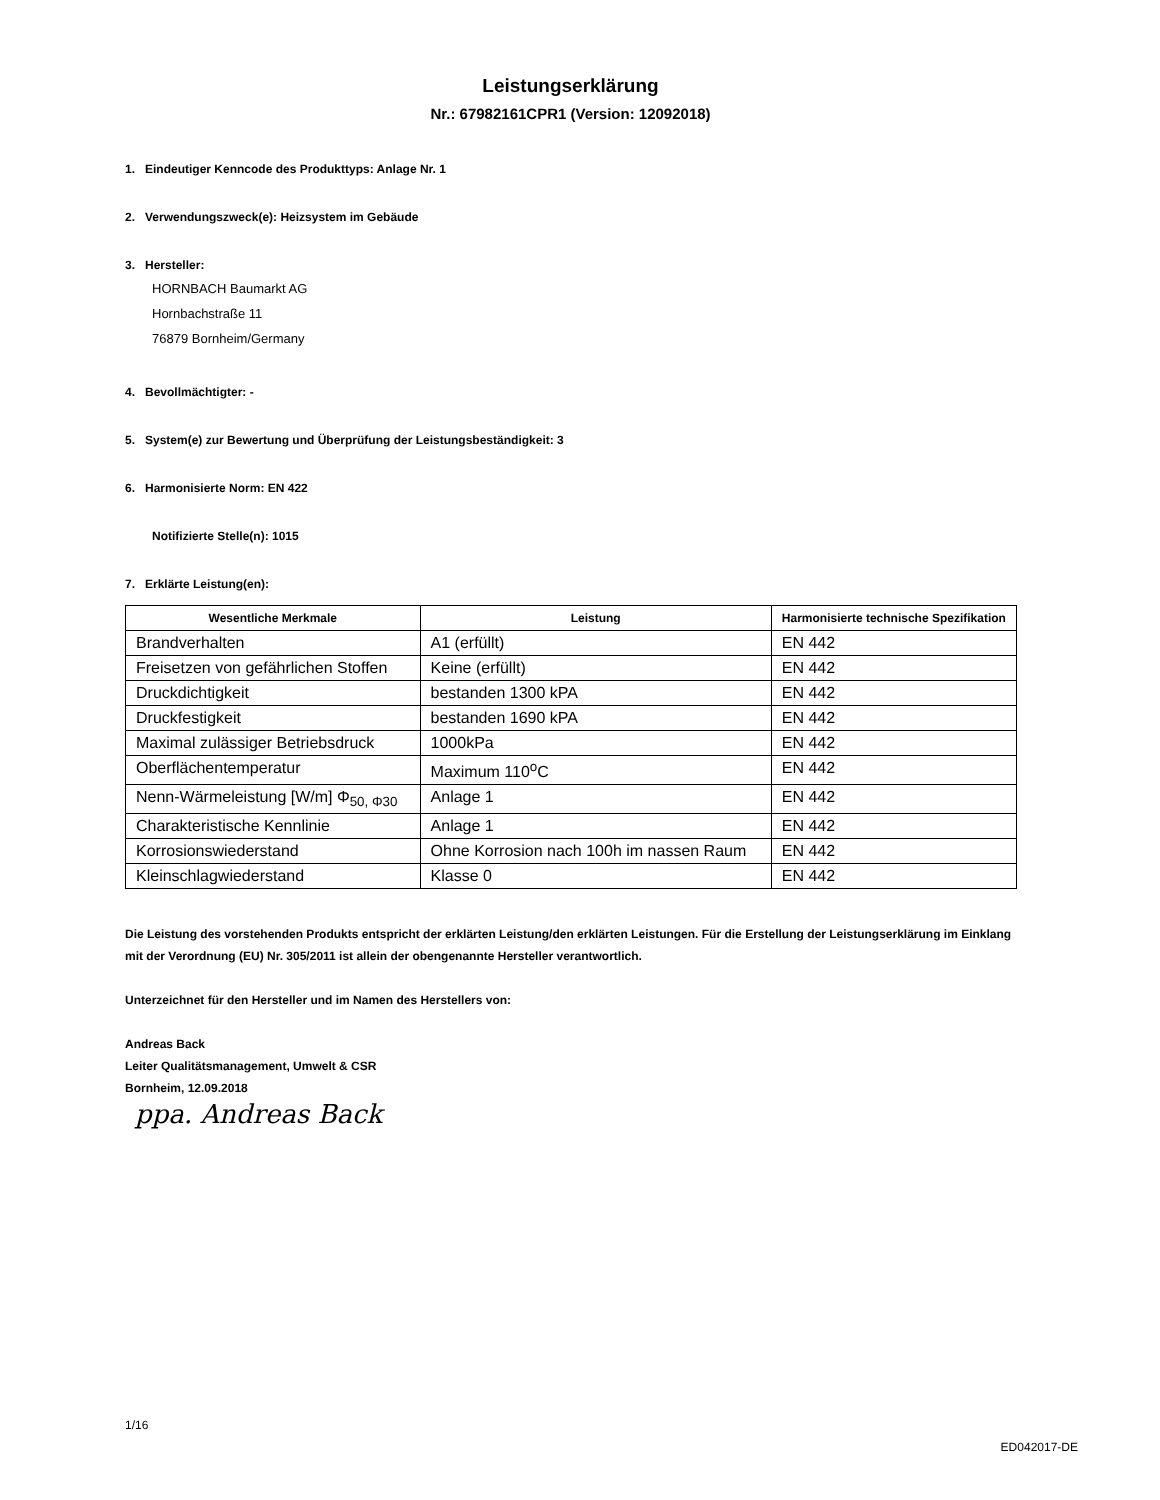Leistungserklärung
Nr.: 67982161CPR1 (Version: 12092018)
1. Eindeutiger Kenncode des Produkttyps: Anlage Nr. 1
2. Verwendungszweck(e): Heizsystem im Gebäude
3. Hersteller:
HORNBACH Baumarkt AG
Hornbachstraße 11
76879 Bornheim/Germany
4. Bevollmächtigter: -
5. System(e) zur Bewertung und Überprüfung der Leistungsbeständigkeit: 3
6. Harmonisierte Norm: EN 422
Notifizierte Stelle(n): 1015
7. Erklärte Leistung(en):
| Wesentliche Merkmale | Leistung | Harmonisierte technische Spezifikation |
| --- | --- | --- |
| Brandverhalten | A1 (erfüllt) | EN 442 |
| Freisetzen von gefährlichen Stoffen | Keine (erfüllt) | EN 442 |
| Druckdichtigkeit | bestanden 1300 kPA | EN 442 |
| Druckfestigkeit | bestanden 1690 kPA | EN 442 |
| Maximal zulässiger Betriebsdruck | 1000kPa | EN 442 |
| Oberflächentemperatur | Maximum 110<sup>o</sup>C | EN 442 |
| Nenn-Wärmeleistung [W/m] Φ<sub>50, Φ30</sub> | Anlage 1 | EN 442 |
| Charakteristische Kennlinie | Anlage 1 | EN 442 |
| Korrosionswiederstand | Ohne Korrosion nach 100h im nassen Raum | EN 442 |
| Kleinschlagwiederstand | Klasse 0 | EN 442 |
Die Leistung des vorstehenden Produkts entspricht der erklärten Leistung/den erklärten Leistungen. Für die Erstellung der Leistungserklärung im Einklang mit der Verordnung (EU) Nr. 305/2011 ist allein der obengenannte Hersteller verantwortlich.
Unterzeichnet für den Hersteller und im Namen des Herstellers von:
Andreas Back
Leiter Qualitätsmanagement, Umwelt & CSR
Bornheim, 12.09.2018
ppa. Andreas Back
1/16
ED042017-DE